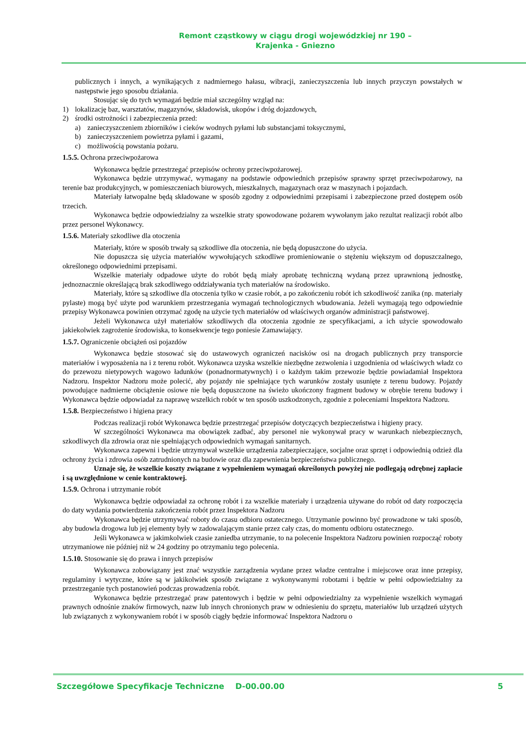Remont cząstkowy w ciągu drogi wojewódzkiej nr 190 –
Krajenka - Gniezno
publicznych i innych, a wynikających z nadmiernego hałasu, wibracji, zanieczyszczenia lub innych przyczyn powstałych w następstwie jego sposobu działania.
Stosując się do tych wymagań będzie miał szczególny wzgląd na:
1) lokalizację baz, warsztatów, magazynów, składowisk, ukopów i dróg dojazdowych,
2) środki ostrożności i zabezpieczenia przed:
a) zanieczyszczeniem zbiorników i cieków wodnych pyłami lub substancjami toksycznymi,
b) zanieczyszczeniem powietrza pyłami i gazami,
c) możliwością powstania pożaru.
1.5.5. Ochrona przeciwpożarowa
Wykonawca będzie przestrzegać przepisów ochrony przeciwpożarowej.
Wykonawca będzie utrzymywać, wymagany na podstawie odpowiednich przepisów sprawny sprzęt przeciwpożarowy, na terenie baz produkcyjnych, w pomieszczeniach biurowych, mieszkalnych, magazynach oraz w maszynach i pojazdach.
Materiały łatwopalne będą składowane w sposób zgodny z odpowiednimi przepisami i zabezpieczone przed dostępem osób trzecich.
Wykonawca będzie odpowiedzialny za wszelkie straty spowodowane pożarem wywołanym jako rezultat realizacji robót albo przez personel Wykonawcy.
1.5.6. Materiały szkodliwe dla otoczenia
Materiały, które w sposób trwały są szkodliwe dla otoczenia, nie będą dopuszczone do użycia.
Nie dopuszcza się użycia materiałów wywołujących szkodliwe promieniowanie o stężeniu większym od dopuszczalnego, określonego odpowiednimi przepisami.
Wszelkie materiały odpadowe użyte do robót będą miały aprobatę techniczną wydaną przez uprawnioną jednostkę, jednoznacznie określającą brak szkodliwego oddziaływania tych materiałów na środowisko.
Materiały, które są szkodliwe dla otoczenia tylko w czasie robót, a po zakończeniu robót ich szkodliwość zanika (np. materiały pylaste) mogą być użyte pod warunkiem przestrzegania wymagań technologicznych wbudowania. Jeżeli wymagają tego odpowiednie przepisy Wykonawca powinien otrzymać zgodę na użycie tych materiałów od właściwych organów administracji państwowej.
Jeżeli Wykonawca użył materiałów szkodliwych dla otoczenia zgodnie ze specyfikacjami, a ich użycie spowodowało jakiekolwiek zagrożenie środowiska, to konsekwencje tego poniesie Zamawiający.
1.5.7. Ograniczenie obciążeń osi pojazdów
Wykonawca będzie stosować się do ustawowych ograniczeń nacisków osi na drogach publicznych przy transporcie materiałów i wyposażenia na i z terenu robót. Wykonawca uzyska wszelkie niezbędne zezwolenia i uzgodnienia od właściwych władz co do przewozu nietypowych wagowo ładunków (ponadnormatywnych) i o każdym takim przewozie będzie powiadamiał Inspektora Nadzoru. Inspektor Nadzoru może polecić, aby pojazdy nie spełniające tych warunków zostały usunięte z terenu budowy. Pojazdy powodujące nadmierne obciążenie osiowe nie będą dopuszczone na świeżo ukończony fragment budowy w obrębie terenu budowy i Wykonawca będzie odpowiadał za naprawę wszelkich robót w ten sposób uszkodzonych, zgodnie z poleceniami Inspektora Nadzoru.
1.5.8. Bezpieczeństwo i higiena pracy
Podczas realizacji robót Wykonawca będzie przestrzegać przepisów dotyczących bezpieczeństwa i higieny pracy.
W szczególności Wykonawca ma obowiązek zadbać, aby personel nie wykonywał pracy w warunkach niebezpiecznych, szkodliwych dla zdrowia oraz nie spełniających odpowiednich wymagań sanitarnych.
Wykonawca zapewni i będzie utrzymywał wszelkie urządzenia zabezpieczające, socjalne oraz sprzęt i odpowiednią odzież dla ochrony życia i zdrowia osób zatrudnionych na budowie oraz dla zapewnienia bezpieczeństwa publicznego.
Uznaje się, że wszelkie koszty związane z wypełnieniem wymagań określonych powyżej nie podlegają odrębnej zapłacie i są uwzględnione w cenie kontraktowej.
1.5.9. Ochrona i utrzymanie robót
Wykonawca będzie odpowiadał za ochronę robót i za wszelkie materiały i urządzenia używane do robót od daty rozpoczęcia do daty wydania potwierdzenia zakończenia robót przez Inspektora Nadzoru
Wykonawca będzie utrzymywać roboty do czasu odbioru ostatecznego. Utrzymanie powinno być prowadzone w taki sposób, aby budowla drogowa lub jej elementy były w zadowalającym stanie przez cały czas, do momentu odbioru ostatecznego.
Jeśli Wykonawca w jakimkolwiek czasie zaniedba utrzymanie, to na polecenie Inspektora Nadzoru powinien rozpocząć roboty utrzymaniowe nie później niż w 24 godziny po otrzymaniu tego polecenia.
1.5.10. Stosowanie się do prawa i innych przepisów
Wykonawca zobowiązany jest znać wszystkie zarządzenia wydane przez władze centralne i miejscowe oraz inne przepisy, regulaminy i wytyczne, które są w jakikolwiek sposób związane z wykonywanymi robotami i będzie w pełni odpowiedzialny za przestrzeganie tych postanowień podczas prowadzenia robót.
Wykonawca będzie przestrzegać praw patentowych i będzie w pełni odpowiedzialny za wypełnienie wszelkich wymagań prawnych odnośnie znaków firmowych, nazw lub innych chronionych praw w odniesieniu do sprzętu, materiałów lub urządzeń użytych lub związanych z wykonywaniem robót i w sposób ciągły będzie informować Inspektora Nadzoru o
Szczegółowe Specyfikacje Techniczne D-00.00.00 5